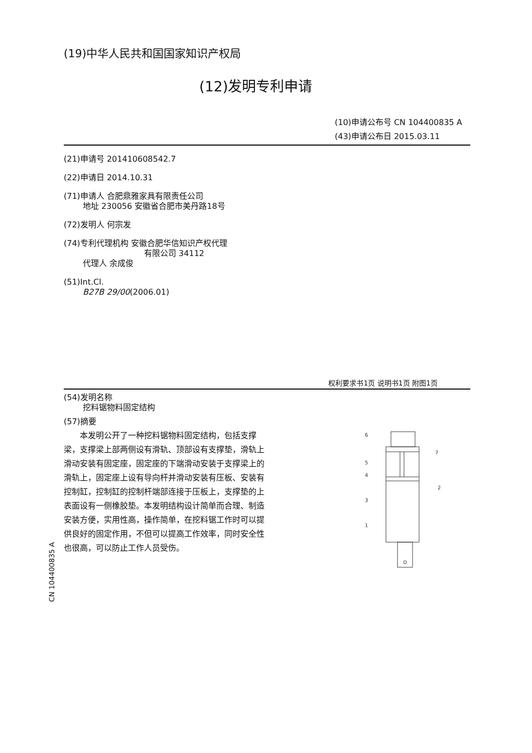(19)中华人民共和国国家知识产权局
(12)发明专利申请
(10)申请公布号 CN 104400835 A
(43)申请公布日 2015.03.11
(21)申请号 201410608542.7
(22)申请日 2014.10.31
(71)申请人 合肥鼎雅家具有限责任公司
地址 230056 安徽省合肥市美丹路18号
(72)发明人 何宗发
(74)专利代理机构 安徽合肥华信知识产权代理
有限公司 34112
代理人 余成俊
(51)Int.Cl.
B27B 29/00(2006.01)
权利要求书1页 说明书1页 附图1页
(54)发明名称
挖料锯物料固定结构
(57)摘要
本发明公开了一种挖料锯物料固定结构，包括支撑梁，支撑梁上部两侧设有滑轨、顶部设有支撑垫，滑轨上滑动安装有固定座，固定座的下端滑动安装于支撑梁上的滑轨上，固定座上设有导向杆并滑动安装有压板、安装有控制缸，控制缸的控制杆端部连接于压板上，支撑垫的上表面设有一侧橡胶垫。本发明结构设计简单而合理、制造安装方便，实用性高，操作简单，在挖料锯工作时可以提供良好的固定作用，不但可以提高工作效率，同时安全性也很高，可以防止工作人员受伤。
6
7
5
4
3
2
1
CN 104400835 A